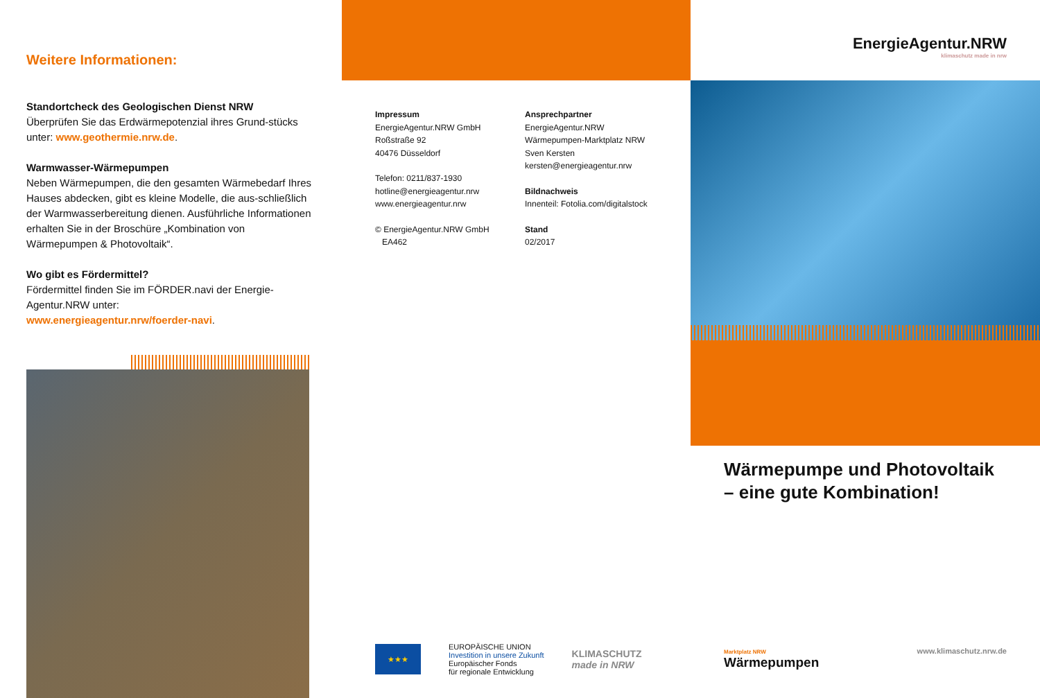Weitere Informationen:
Standortcheck des Geologischen Dienst NRW
Überprüfen Sie das Erdwärmepotenzial ihres Grund-stücks unter: www.geothermie.nrw.de.
Warmwasser-Wärmepumpen
Neben Wärmepumpen, die den gesamten Wärmebedarf Ihres Hauses abdecken, gibt es kleine Modelle, die aus-schließlich der Warmwasserbereitung dienen. Ausführliche Informationen erhalten Sie in der Broschüre „Kombination von Wärmepumpen & Photovoltaik“.
Wo gibt es Fördermittel?
Fördermittel finden Sie im FÖRDER.navi der Energie-Agentur.NRW unter:
www.energieagentur.nrw/foerder-navi.
Impressum
EnergieAgentur.NRW GmbH
Roßstraße 92
40476 Düsseldorf
Telefon: 0211/837-1930
hotline@energieagentur.nrw
www.energieagentur.nrw
© EnergieAgentur.NRW GmbH
EA462
Ansprechpartner
EnergieAgentur.NRW
Wärmepumpen-Marktplatz NRW
Sven Kersten
kersten@energieagentur.nrw
Bildnachweis
Innenteil: Fotolia.com/digitalstock
Stand
02/2017
★★★
EUROPÄISCHE UNION
Investition in unsere Zukunft
Europäischer Fonds
für regionale Entwicklung
KLIMASCHUTZ
made in NRW
EnergieAgentur.NRW
klimaschutz made in nrw
Wärmepumpe und Photovoltaik
– eine gute Kombination!
Marktplatz NRW
Wärmepumpen
www.klimaschutz.nrw.de